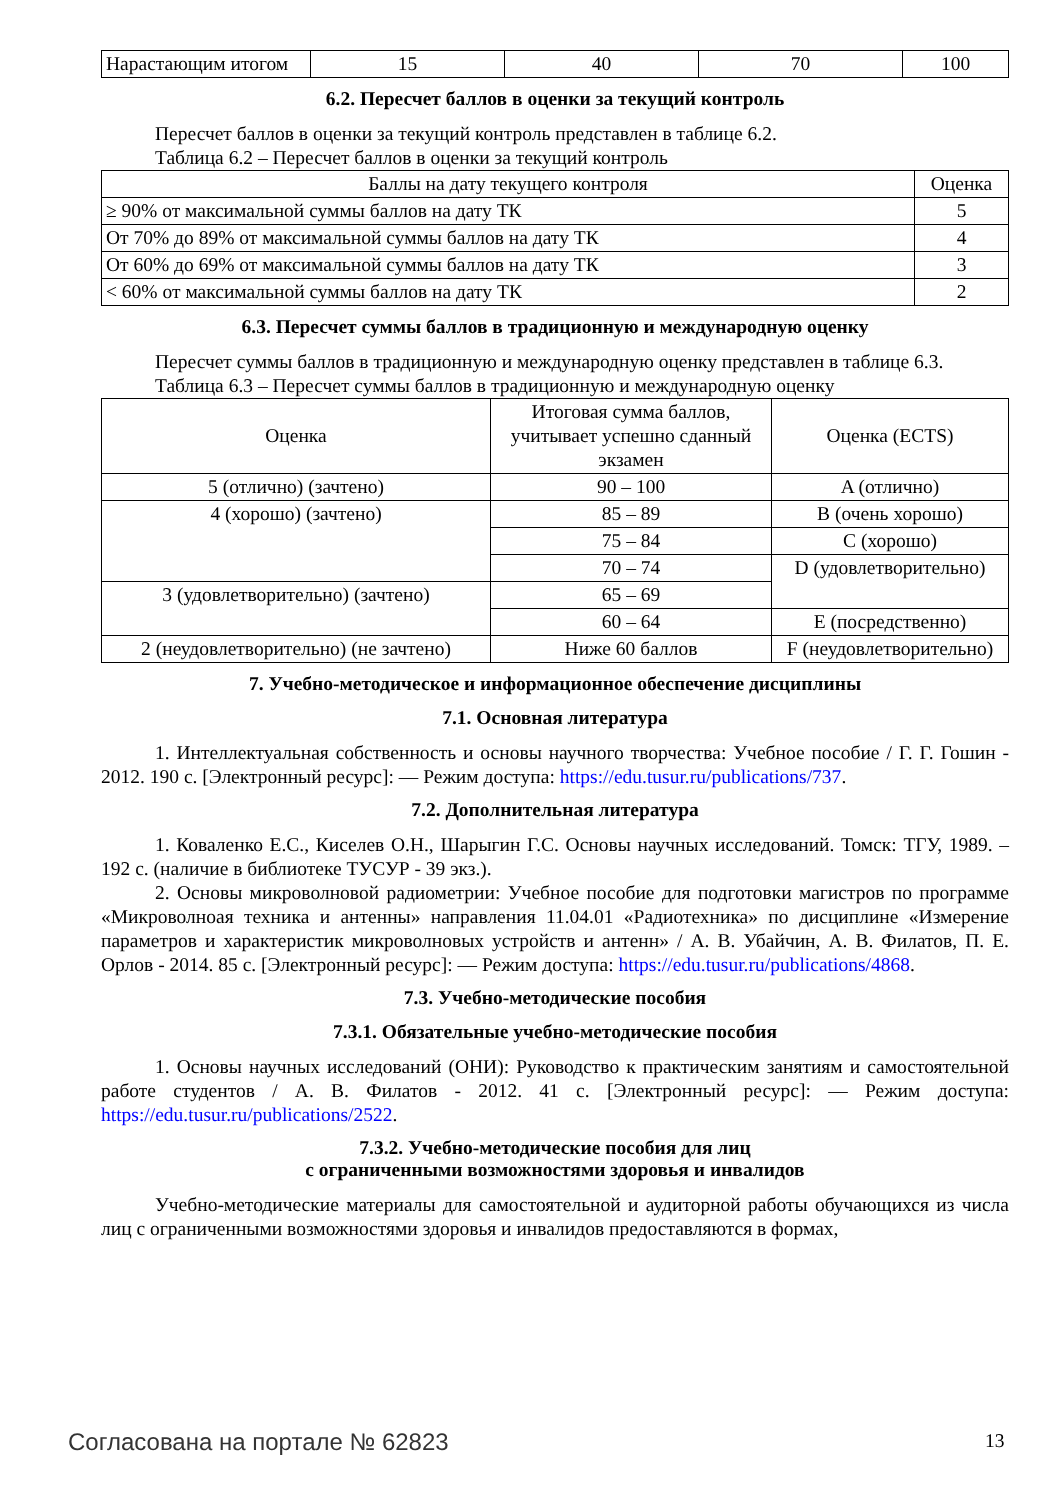| Нарастающим итогом | 15 | 40 | 70 | 100 |
6.2. Пересчет баллов в оценки за текущий контроль
Пересчет баллов в оценки за текущий контроль представлен в таблице 6.2.
Таблица 6.2 – Пересчет баллов в оценки за текущий контроль
| Баллы на дату текущего контроля | Оценка |
| --- | --- |
| ≥ 90% от максимальной суммы баллов на дату ТК | 5 |
| От 70% до 89% от максимальной суммы баллов на дату ТК | 4 |
| От 60% до 69% от максимальной суммы баллов на дату ТК | 3 |
| < 60% от максимальной суммы баллов на дату ТК | 2 |
6.3. Пересчет суммы баллов в традиционную и международную оценку
Пересчет суммы баллов в традиционную и международную оценку представлен в таблице 6.3.
Таблица 6.3 – Пересчет суммы баллов в традиционную и международную оценку
| Оценка | Итоговая сумма баллов, учитывает успешно сданный экзамен | Оценка (ECTS) |
| --- | --- | --- |
| 5 (отлично) (зачтено) | 90 – 100 | A (отлично) |
| 4 (хорошо) (зачтено) | 85 – 89 | B (очень хорошо) |
| | 75 – 84 | C (хорошо) |
| | 70 – 74 | D (удовлетворительно) |
| 3 (удовлетворительно) (зачтено) | 65 – 69 | |
| | 60 – 64 | E (посредственно) |
| 2 (неудовлетворительно) (не зачтено) | Ниже 60 баллов | F (неудовлетворительно) |
7. Учебно-методическое и информационное обеспечение дисциплины
7.1. Основная литература
1. Интеллектуальная собственность и основы научного творчества: Учебное пособие / Г. Г. Гошин - 2012. 190 с. [Электронный ресурс]: — Режим доступа: https://edu.tusur.ru/publications/737.
7.2. Дополнительная литература
1. Коваленко Е.С., Киселев О.Н., Шарыгин Г.С. Основы научных исследований. Томск: ТГУ, 1989. – 192 с. (наличие в библиотеке ТУСУР - 39 экз.).
2. Основы микроволновой радиометрии: Учебное пособие для подготовки магистров по программе «Микроволноая техника и антенны» направления 11.04.01 «Радиотехника» по дисциплине «Измерение параметров и характеристик микроволновых устройств и антенн» / А. В. Убайчин, А. В. Филатов, П. Е. Орлов - 2014. 85 с. [Электронный ресурс]: — Режим доступа: https://edu.tusur.ru/publications/4868.
7.3. Учебно-методические пособия
7.3.1. Обязательные учебно-методические пособия
1. Основы научных исследований (ОНИ): Руководство к практическим занятиям и самостоятельной работе студентов / А. В. Филатов - 2012. 41 с. [Электронный ресурс]: — Режим доступа: https://edu.tusur.ru/publications/2522.
7.3.2. Учебно-методические пособия для лиц
с ограниченными возможностями здоровья и инвалидов
Учебно-методические материалы для самостоятельной и аудиторной работы обучающихся из числа лиц с ограниченными возможностями здоровья и инвалидов предоставляются в формах,
Согласована на портале № 62823 13